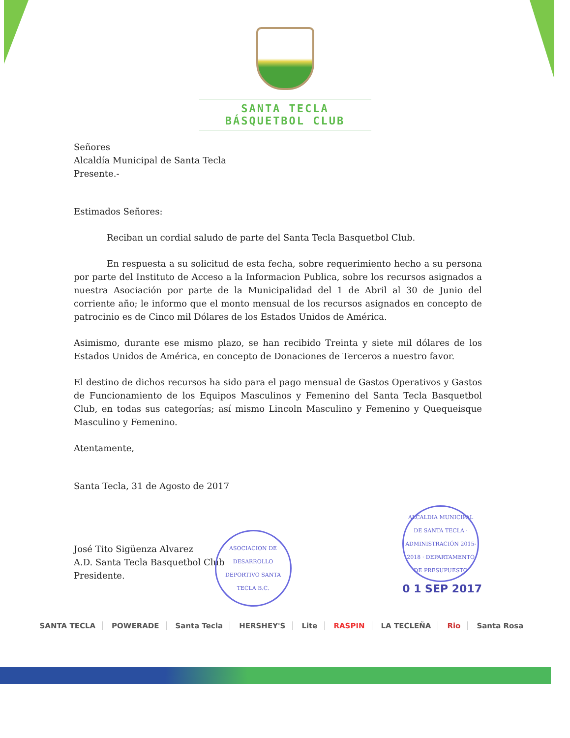SANTA TECLA BÁSQUETBOL CLUB
Señores
Alcaldía Municipal de Santa Tecla
Presente.-
Estimados Señores:
Reciban un cordial saludo de parte del Santa Tecla Basquetbol Club.
En respuesta a su solicitud de esta fecha, sobre requerimiento hecho a su persona por parte del Instituto de Acceso a la Informacion Publica, sobre los recursos asignados a nuestra Asociación por parte de la Municipalidad del 1 de Abril al 30 de Junio del corriente año; le informo que el monto mensual de los recursos asignados en concepto de patrocinio es de Cinco mil Dólares de los Estados Unidos de América.
Asimismo, durante ese mismo plazo, se han recibido Treinta y siete mil dólares de los Estados Unidos de América, en concepto de Donaciones de Terceros a nuestro favor.
El destino de dichos recursos ha sido para el pago mensual de Gastos Operativos y Gastos de Funcionamiento de los Equipos Masculinos y Femenino del Santa Tecla Basquetbol Club, en todas sus categorías; así mismo Lincoln Masculino y Femenino y Quequeisque Masculino y Femenino.
Atentamente,
Santa Tecla, 31 de Agosto de 2017
José Tito Sigüenza Alvarez
A.D. Santa Tecla Basquetbol Club
Presidente.
ASOCIACION DE DESARROLLO DEPORTIVO SANTA TECLA B.C.
ALCALDIA MUNICIPAL DE SANTA TECLA · ADMINISTRACIÓN 2015-2018 · DEPARTAMENTO DE PRESUPUESTO
0 1 SEP 2017
SANTA TECLA POWERADE Santa Tecla HERSHEY'S Lite RASPIN LA TECLEÑA Rio Santa Rosa